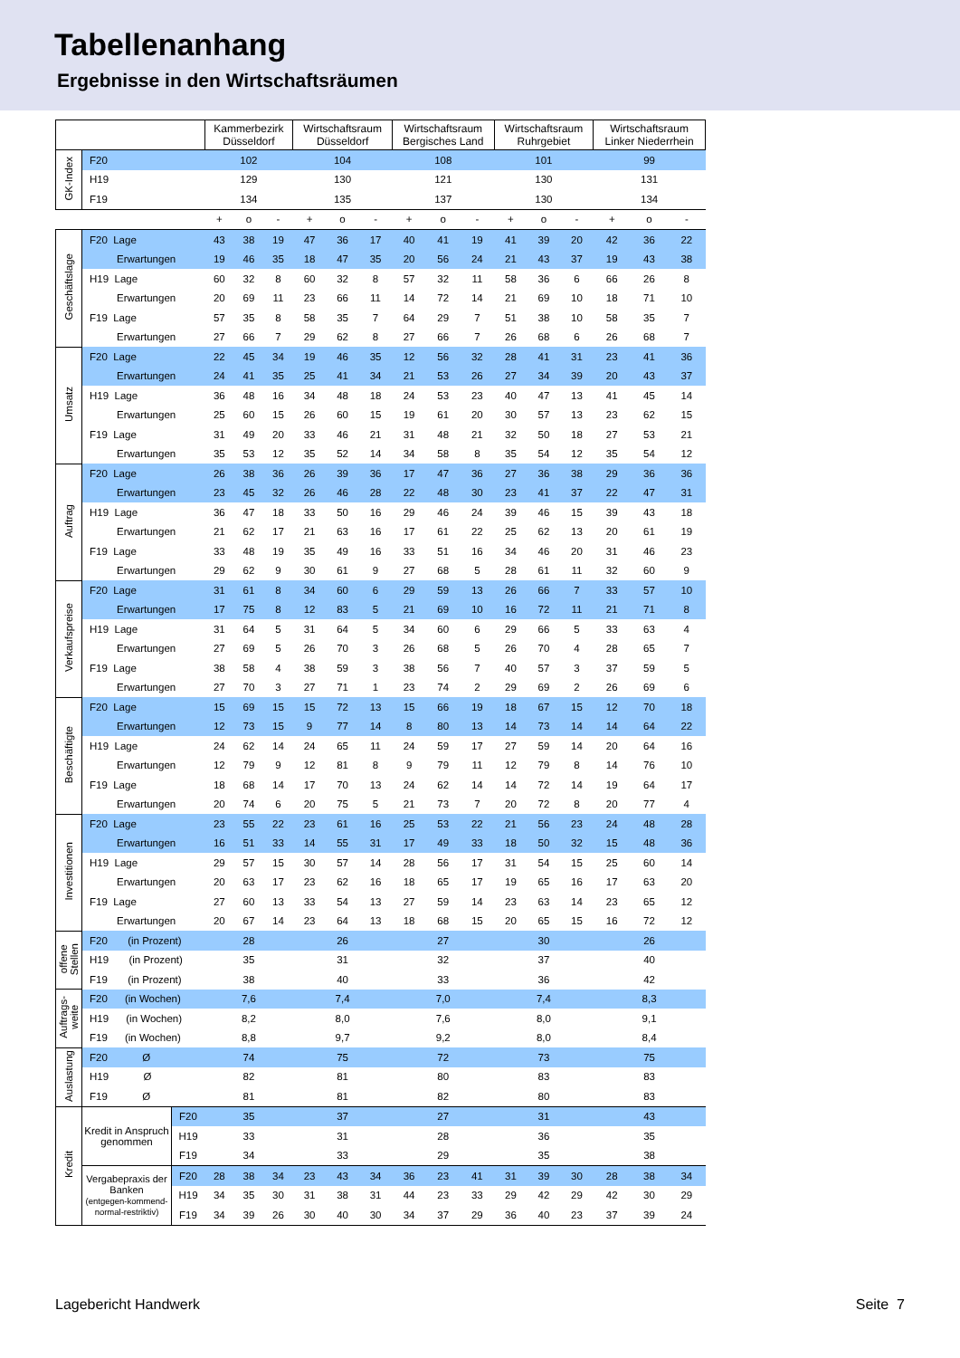Tabellenanhang
Ergebnisse in den Wirtschaftsräumen
| | | | Kammerbezirk Düsseldorf | | | Wirtschaftsraum Düsseldorf | | | Wirtschaftsraum Bergisches Land | | | Wirtschaftsraum Ruhrgebiet | | | Wirtschaftsraum Linker Niederrhein | | |
| GK-Index | F20 | | 102 | | | 104 | | | 108 | | | 101 | | | 99 | | |
| | H19 | | 129 | | | 130 | | | 121 | | | 130 | | | 131 | | |
| | F19 | | 134 | | | 135 | | | 137 | | | 130 | | | 134 | | |
| | | | + | o | - | + | o | - | + | o | - | + | o | - | + | o | - |
| Geschäftslage | F20 Lage | | 43 | 38 | 19 | 47 | 36 | 17 | 40 | 41 | 19 | 41 | 39 | 20 | 42 | 36 | 22 |
| | Erwartungen | | 19 | 46 | 35 | 18 | 47 | 35 | 20 | 56 | 24 | 21 | 43 | 37 | 19 | 43 | 38 |
| | H19 Lage | | 60 | 32 | 8 | 60 | 32 | 8 | 57 | 32 | 11 | 58 | 36 | 6 | 66 | 26 | 8 |
| | Erwartungen | | 20 | 69 | 11 | 23 | 66 | 11 | 14 | 72 | 14 | 21 | 69 | 10 | 18 | 71 | 10 |
| | F19 Lage | | 57 | 35 | 8 | 58 | 35 | 7 | 64 | 29 | 7 | 51 | 38 | 10 | 58 | 35 | 7 |
| | Erwartungen | | 27 | 66 | 7 | 29 | 62 | 8 | 27 | 66 | 7 | 26 | 68 | 6 | 26 | 68 | 7 |
| Umsatz | F20 Lage | | 22 | 45 | 34 | 19 | 46 | 35 | 12 | 56 | 32 | 28 | 41 | 31 | 23 | 41 | 36 |
| | Erwartungen | | 24 | 41 | 35 | 25 | 41 | 34 | 21 | 53 | 26 | 27 | 34 | 39 | 20 | 43 | 37 |
| | H19 Lage | | 36 | 48 | 16 | 34 | 48 | 18 | 24 | 53 | 23 | 40 | 47 | 13 | 41 | 45 | 14 |
| | Erwartungen | | 25 | 60 | 15 | 26 | 60 | 15 | 19 | 61 | 20 | 30 | 57 | 13 | 23 | 62 | 15 |
| | F19 Lage | | 31 | 49 | 20 | 33 | 46 | 21 | 31 | 48 | 21 | 32 | 50 | 18 | 27 | 53 | 21 |
| | Erwartungen | | 35 | 53 | 12 | 35 | 52 | 14 | 34 | 58 | 8 | 35 | 54 | 12 | 35 | 54 | 12 |
| Auftrag | F20 Lage | | 26 | 38 | 36 | 26 | 39 | 36 | 17 | 47 | 36 | 27 | 36 | 38 | 29 | 36 | 36 |
| | Erwartungen | | 23 | 45 | 32 | 26 | 46 | 28 | 22 | 48 | 30 | 23 | 41 | 37 | 22 | 47 | 31 |
| | H19 Lage | | 36 | 47 | 18 | 33 | 50 | 16 | 29 | 46 | 24 | 39 | 46 | 15 | 39 | 43 | 18 |
| | Erwartungen | | 21 | 62 | 17 | 21 | 63 | 16 | 17 | 61 | 22 | 25 | 62 | 13 | 20 | 61 | 19 |
| | F19 Lage | | 33 | 48 | 19 | 35 | 49 | 16 | 33 | 51 | 16 | 34 | 46 | 20 | 31 | 46 | 23 |
| | Erwartungen | | 29 | 62 | 9 | 30 | 61 | 9 | 27 | 68 | 5 | 28 | 61 | 11 | 32 | 60 | 9 |
| Verkaufspreise | F20 Lage | | 31 | 61 | 8 | 34 | 60 | 6 | 29 | 59 | 13 | 26 | 66 | 7 | 33 | 57 | 10 |
| | Erwartungen | | 17 | 75 | 8 | 12 | 83 | 5 | 21 | 69 | 10 | 16 | 72 | 11 | 21 | 71 | 8 |
| | H19 Lage | | 31 | 64 | 5 | 31 | 64 | 5 | 34 | 60 | 6 | 29 | 66 | 5 | 33 | 63 | 4 |
| | Erwartungen | | 27 | 69 | 5 | 26 | 70 | 3 | 26 | 68 | 5 | 26 | 70 | 4 | 28 | 65 | 7 |
| | F19 Lage | | 38 | 58 | 4 | 38 | 59 | 3 | 38 | 56 | 7 | 40 | 57 | 3 | 37 | 59 | 5 |
| | Erwartungen | | 27 | 70 | 3 | 27 | 71 | 1 | 23 | 74 | 2 | 29 | 69 | 2 | 26 | 69 | 6 |
| Beschäftigte | F20 Lage | | 15 | 69 | 15 | 15 | 72 | 13 | 15 | 66 | 19 | 18 | 67 | 15 | 12 | 70 | 18 |
| | Erwartungen | | 12 | 73 | 15 | 9 | 77 | 14 | 8 | 80 | 13 | 14 | 73 | 14 | 14 | 64 | 22 |
| | H19 Lage | | 24 | 62 | 14 | 24 | 65 | 11 | 24 | 59 | 17 | 27 | 59 | 14 | 20 | 64 | 16 |
| | Erwartungen | | 12 | 79 | 9 | 12 | 81 | 8 | 9 | 79 | 11 | 12 | 79 | 8 | 14 | 76 | 10 |
| | F19 Lage | | 18 | 68 | 14 | 17 | 70 | 13 | 24 | 62 | 14 | 14 | 72 | 14 | 19 | 64 | 17 |
| | Erwartungen | | 20 | 74 | 6 | 20 | 75 | 5 | 21 | 73 | 7 | 20 | 72 | 8 | 20 | 77 | 4 |
| Investitionen | F20 Lage | | 23 | 55 | 22 | 23 | 61 | 16 | 25 | 53 | 22 | 21 | 56 | 23 | 24 | 48 | 28 |
| | Erwartungen | | 16 | 51 | 33 | 14 | 55 | 31 | 17 | 49 | 33 | 18 | 50 | 32 | 15 | 48 | 36 |
| | H19 Lage | | 29 | 57 | 15 | 30 | 57 | 14 | 28 | 56 | 17 | 31 | 54 | 15 | 25 | 60 | 14 |
| | Erwartungen | | 20 | 63 | 17 | 23 | 62 | 16 | 18 | 65 | 17 | 19 | 65 | 16 | 17 | 63 | 20 |
| | F19 Lage | | 27 | 60 | 13 | 33 | 54 | 13 | 27 | 59 | 14 | 23 | 63 | 14 | 23 | 65 | 12 |
| | Erwartungen | | 20 | 67 | 14 | 23 | 64 | 13 | 18 | 68 | 15 | 20 | 65 | 15 | 16 | 72 | 12 |
| offene Stellen | F20 (in Prozent) | | 28 | | | 26 | | | 27 | | | 30 | | | 26 | | |
| | H19 (in Prozent) | | 35 | | | 31 | | | 32 | | | 37 | | | 40 | | |
| | F19 (in Prozent) | | 38 | | | 40 | | | 33 | | | 36 | | | 42 | | |
| Auftrags- weite | F20 (in Wochen) | | 7,6 | | | 7,4 | | | 7,0 | | | 7,4 | | | 8,3 | | |
| | H19 (in Wochen) | | 8,2 | | | 8,0 | | | 7,6 | | | 8,0 | | | 9,1 | | |
| | F19 (in Wochen) | | 8,8 | | | 9,7 | | | 9,2 | | | 8,0 | | | 8,4 | | |
| Auslastung | F20 Ø | | 74 | | | 75 | | | 72 | | | 73 | | | 75 | | |
| | H19 Ø | | 82 | | | 81 | | | 80 | | | 83 | | | 83 | | |
| | F19 Ø | | 81 | | | 81 | | | 82 | | | 80 | | | 83 | | |
| Kredit | Kredit in Anspruch genommen | F20 | 35 | | | 37 | | | 27 | | | 31 | | | 43 | | |
| | | H19 | 33 | | | 31 | | | 28 | | | 36 | | | 35 | | |
| | | F19 | 34 | | | 33 | | | 29 | | | 35 | | | 38 | | |
| | Vergabepraxis der Banken (entgegen-kommend-normal-restriktiv) | F20 | 28 | 38 | 34 | 23 | 43 | 34 | 36 | 23 | 41 | 31 | 39 | 30 | 28 | 38 | 34 |
| | | H19 | 34 | 35 | 30 | 31 | 38 | 31 | 44 | 23 | 33 | 29 | 42 | 29 | 42 | 30 | 29 |
| | | F19 | 34 | 39 | 26 | 30 | 40 | 30 | 34 | 37 | 29 | 36 | 40 | 23 | 37 | 39 | 24 |
Lagebericht Handwerk Seite 7